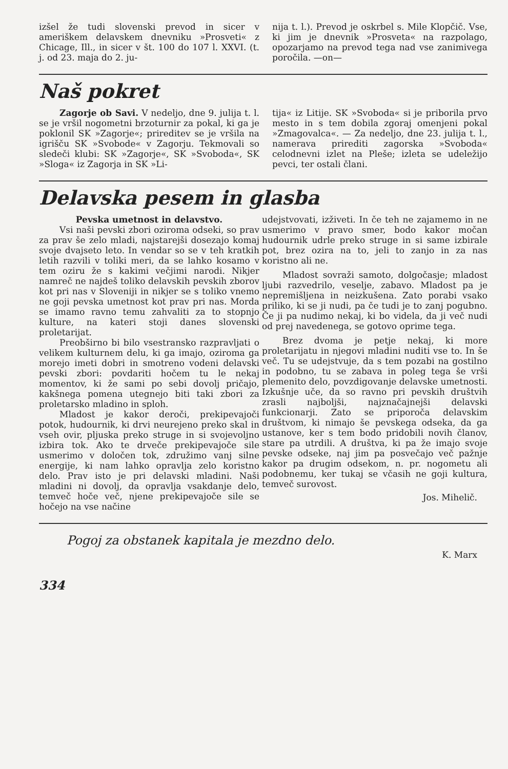izšel že tudi slovenski prevod in sicer v ameriškem delavskem dnevniku »Prosveti« z Chicage, Ill., in sicer v št. 100 do 107 l. XXVI. (t. j. od 23. maja do 2. ju-
nija t. l.). Prevod je oskrbel s. Mile Klopčič. Vse, ki jim je dnevnik »Prosveta« na razpolago, opozarjamo na prevod tega nad vse zanimivega poročila. —on—
Naš pokret
Zagorje ob Savi. V nedeljo, dne 9. julija t. l. se je vršil nogometni brzoturnir za pokal, ki ga je poklonil SK »Zagorje«; prireditev se je vršila na igrišču SK »Svobode« v Zagorju. Tekmovali so sledeči klubi: SK »Zagorje«, SK »Svoboda«, SK »Sloga« iz Zagorja in SK »Li-
tija« iz Litije. SK »Svoboda« si je priborila prvo mesto in s tem dobila zgoraj omenjeni pokal »Zmagovalca«. — Za nedeljo, dne 23. julija t. l., namerava prirediti zagorska »Svoboda« celodnevni izlet na Pleše; izleta se udeležijo pevci, ter ostali člani.
Delavska pesem in glasba
Pevska umetnost in delavstvo.
Vsi naši pevski zbori oziroma odseki, so prav za prav še zelo mladi, najstarejši dosezajo komaj svoje dvajseto leto. In vendar so se v teh kratkih letih razvili v toliki meri, da se lahko kosamo v tem oziru že s kakimi večjimi narodi. Nikjer namreč ne najdeš toliko delavskih pevskih zborov kot pri nas v Sloveniji in nikjer se s toliko vnemo ne goji pevska umetnost kot prav pri nas. Morda se imamo ravno temu zahvaliti za to stopnjo kulture, na kateri stoji danes slovenski proletarijat.
Preobširno bi bilo vsestransko razpravljati o velikem kulturnem delu, ki ga imajo, oziroma ga morejo imeti dobri in smotreno vodeni delavski pevski zbori: povdariti hočem tu le nekaj momentov, ki že sami po sebi dovolj pričajo, kakšnega pomena utegnejo biti taki zbori za proletarsko mladino in sploh.
Mladost je kakor deroči, prekipevajoči potok, hudournik, ki drvi neurejeno preko skal in vseh ovir, pljuska preko struge in si svojevoljno izbira tok. Ako te drveče prekipevajoče sile usmerimo v določen tok, združimo vanj silne energije, ki nam lahko opravlja zelo koristno delo. Prav isto je pri delavski mladini. Naši mladini ni dovolj, da opravlja vsakdanje delo, temveč hoče več, njene prekipevajoče sile se hočejo na vse načine
udejstvovati, izživeti. In če teh ne zajamemo in ne usmerimo v pravo smer, bodo kakor močan hudournik udrle preko struge in si same izbirale pot, brez ozira na to, jeli to zanjo in za nas koristno ali ne.
Mladost sovraži samoto, dolgočasje; mladost ljubi razvedrilo, veselje, zabavo. Mladost pa je nepremišljena in neizkušena. Zato porabi vsako priliko, ki se ji nudi, pa če tudi je to zanj pogubno. Če ji pa nudimo nekaj, ki bo videla, da ji več nudi od prej navedenega, se gotovo oprime tega.
Brez dvoma je petje nekaj, ki more proletarijatu in njegovi mladini nuditi vse to. In še več. Tu se udejstvuje, da s tem pozabi na gostilno in podobno, tu se zabava in poleg tega še vrši plemenito delo, povzdigovanje delavske umetnosti. Izkušnje uče, da so ravno pri pevskih društvih zrasli najboljši, najznačajnejši delavski funkcionarji. Zato se priporoča delavskim društvom, ki nimajo še pevskega odseka, da ga ustanove, ker s tem bodo pridobili novih članov, stare pa utrdili. A društva, ki pa že imajo svoje pevske odseke, naj jim pa posvečajo več pažnje kakor pa drugim odsekom, n. pr. nogometu ali podobnemu, ker tukaj se včasih ne goji kultura, temveč surovost.
Jos. Mihelič.
Pogoj za obstanek kapitala je mezdno delo.
K. Marx
334